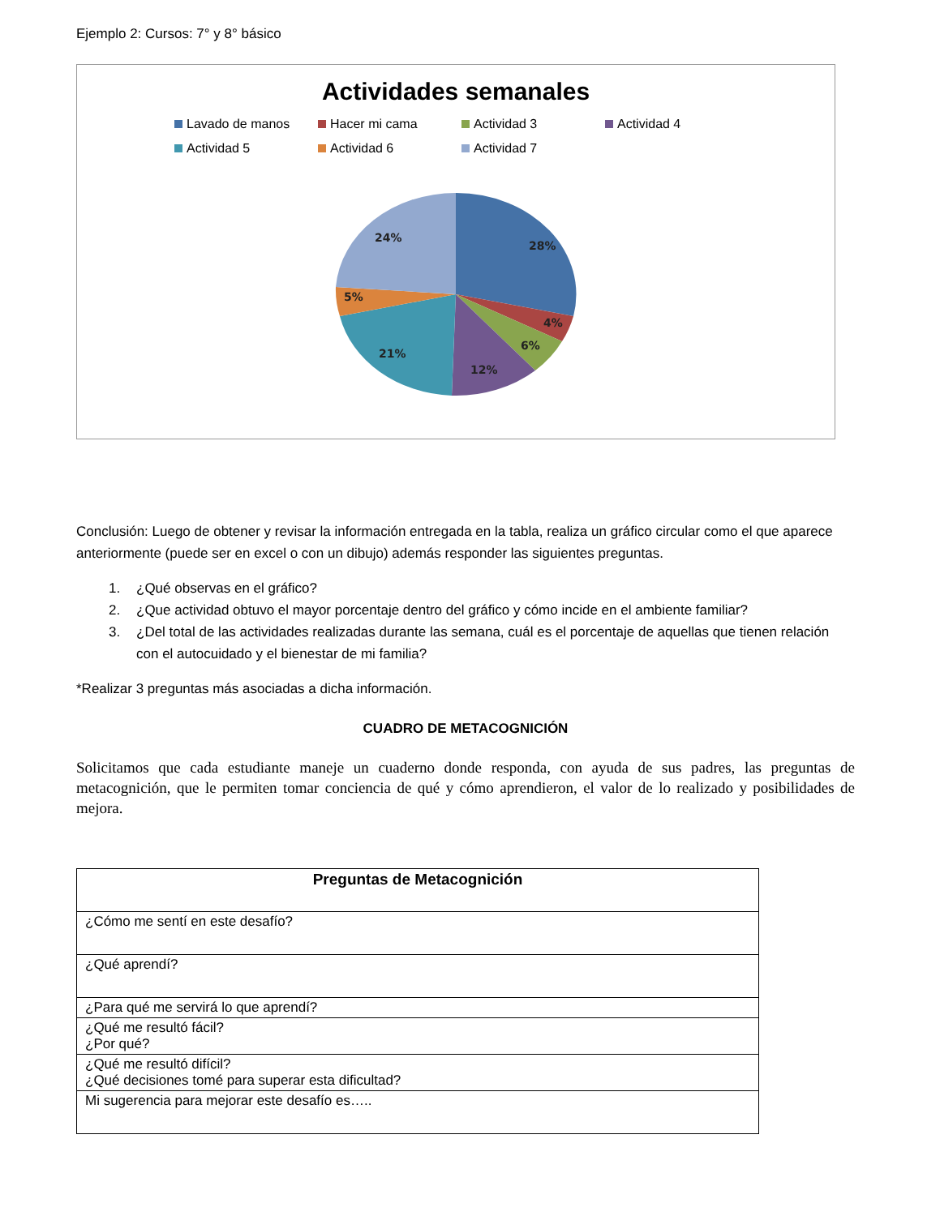Ejemplo 2: Cursos: 7° y 8° básico
Actividades semanales
Lavado de manos Hacer mi cama Actividad 3 Actividad 4 Actividad 5 Actividad 6 Actividad 7
28%
4%
6%
12%
21%
5%
24%
Conclusión: Luego de obtener y revisar la información entregada en la tabla, realiza un gráfico circular como el que aparece anteriormente (puede ser en excel o con un dibujo) además responder las siguientes preguntas.
1. ¿Qué observas en el gráfico?
2. ¿Que actividad obtuvo el mayor porcentaje dentro del gráfico y cómo incide en el ambiente familiar?
3. ¿Del total de las actividades realizadas durante las semana, cuál es el porcentaje de aquellas que tienen relación con el autocuidado y el bienestar de mi familia?
*Realizar 3 preguntas más asociadas a dicha información.
CUADRO DE METACOGNICIÓN
Solicitamos que cada estudiante maneje un cuaderno donde responda, con ayuda de sus padres, las preguntas de metacognición, que le permiten tomar conciencia de qué y cómo aprendieron, el valor de lo realizado y posibilidades de mejora.
| Preguntas de Metacognición |
| --- |
| ¿Cómo me sentí en este desafío? |
| ¿Qué aprendí? |
| ¿Para qué me servirá lo que aprendí? |
| ¿Qué me resultó fácil? ¿Por qué? |
| ¿Qué me resultó difícil? ¿Qué decisiones tomé para superar esta dificultad? |
| Mi sugerencia para mejorar este desafío es….. |